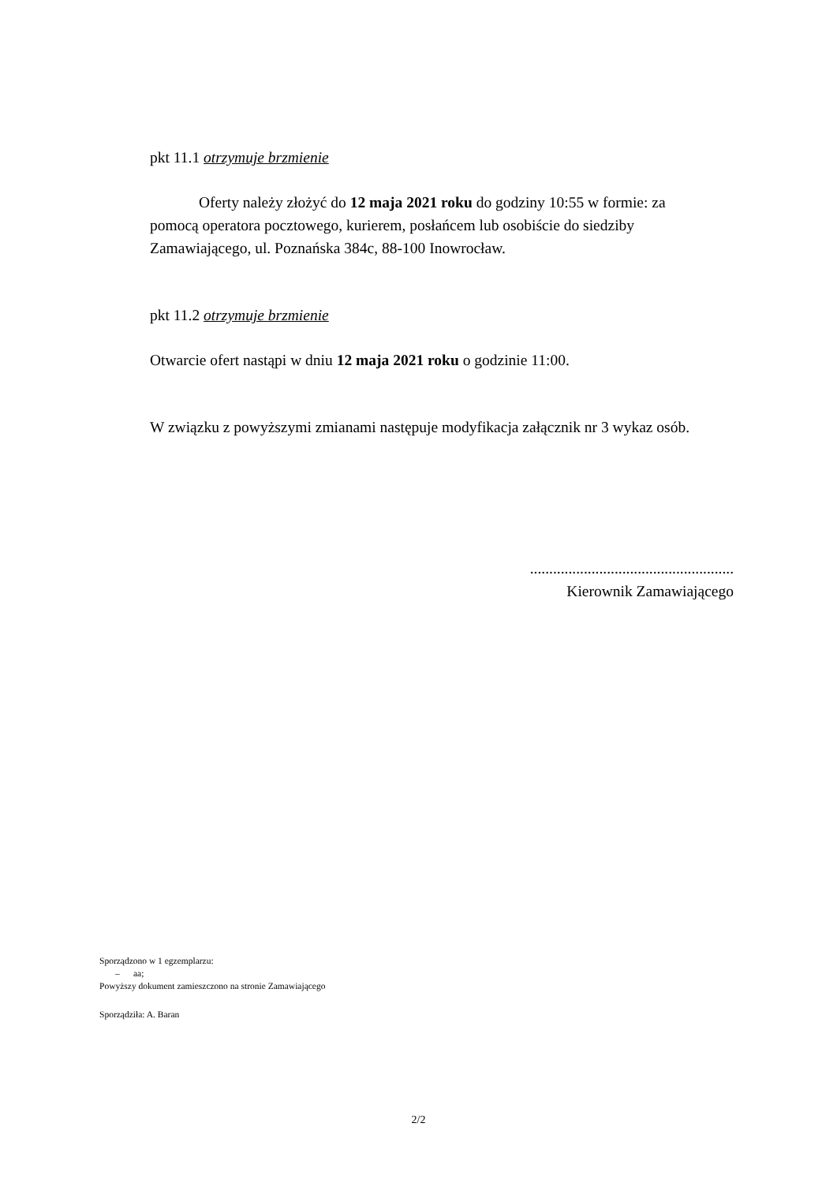pkt 11.1 otrzymuje brzmienie
Oferty należy złożyć do 12 maja 2021 roku do godziny 10:55 w formie: za pomocą operatora pocztowego, kurierem, posłańcem lub osobiście do siedziby Zamawiającego, ul. Poznańska 384c, 88-100 Inowrocław.
pkt 11.2 otrzymuje brzmienie
Otwarcie ofert nastąpi w dniu 12 maja 2021 roku o godzinie 11:00.
W związku z powyższymi zmianami następuje modyfikacja załącznik nr 3 wykaz osób.
.....................................................
Kierownik Zamawiającego
Sporządzono w 1 egzemplarzu:
– aa;
Powyższy dokument zamieszczono na stronie Zamawiającego
Sporządziła: A. Baran
2/2